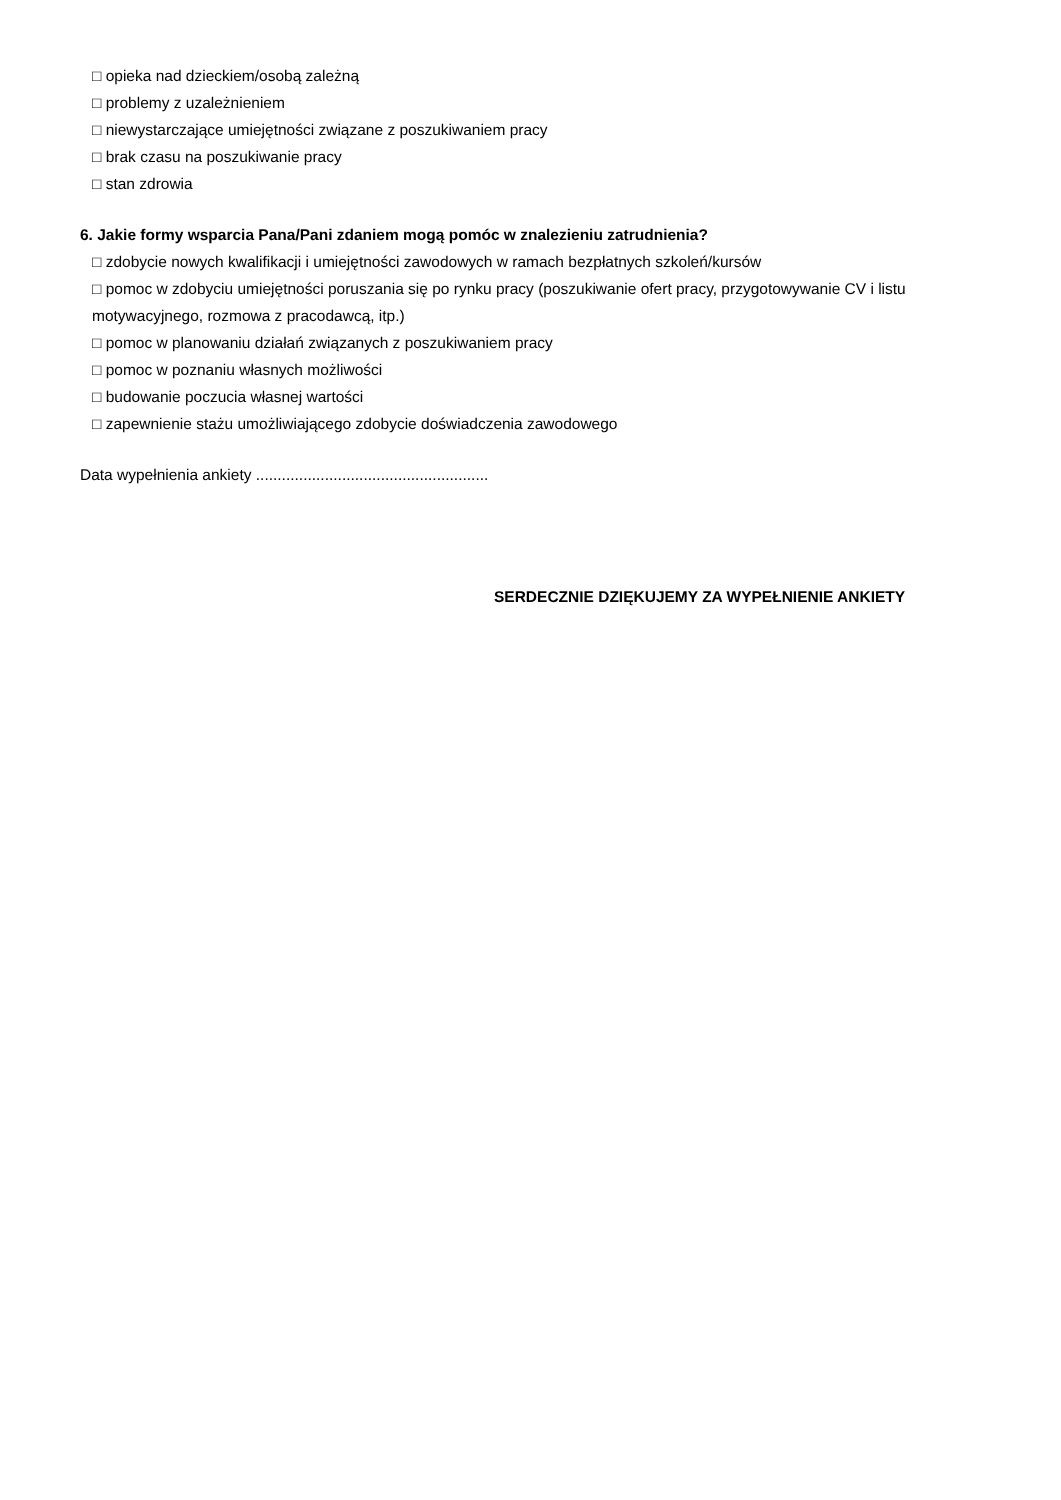□ opieka nad dzieckiem/osobą zależną
□ problemy z uzależnieniem
□ niewystarczające umiejętności związane z poszukiwaniem pracy
□ brak czasu na poszukiwanie pracy
□ stan zdrowia
6. Jakie formy wsparcia Pana/Pani zdaniem mogą pomóc w znalezieniu zatrudnienia?
□ zdobycie nowych kwalifikacji i umiejętności zawodowych w ramach bezpłatnych szkoleń/kursów
□ pomoc w zdobyciu umiejętności poruszania się po rynku pracy (poszukiwanie ofert pracy, przygotowywanie CV i listu motywacyjnego, rozmowa z pracodawcą, itp.)
□ pomoc w planowaniu działań związanych z poszukiwaniem pracy
□ pomoc w poznaniu własnych możliwości
□ budowanie poczucia własnej wartości
□ zapewnienie stażu umożliwiającego zdobycie doświadczenia zawodowego
Data wypełnienia ankiety ......................................................
SERDECZNIE DZIĘKUJEMY ZA WYPEŁNIENIE ANKIETY